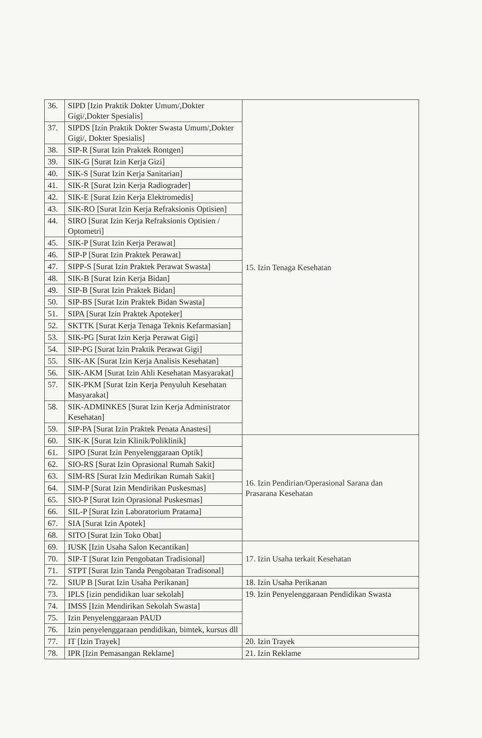| 36. | SIPD [Izin Praktik Dokter Umum/,Dokter Gigi/,Dokter Spesialis] | 15. Izin Tenaga Kesehatan |
| 37. | SIPDS [Izin Praktik Dokter Swasta Umum/,Dokter Gigi/, Dokter Spesialis] | |
| 38. | SIP-R [Surat Izin Praktek Rontgen] | |
| 39. | SIK-G [Surat Izin Kerja Gizi] | |
| 40. | SIK-S [Surat Izin Kerja Sanitarian] | |
| 41. | SIK-R [Surat Izin Kerja Radiograder] | |
| 42. | SIK-E [Surat Izin Kerja Elektromedis] | |
| 43. | SIK-RO [Surat Izin Kerja Refraksionis Optisien] | |
| 44. | SIRO [Surat Izin Kerja Refraksionis Optisien / Optometri] | |
| 45. | SIK-P [Surat Izin Kerja Perawat] | |
| 46. | SIP-P [Surat Izin Praktek Perawat] | |
| 47. | SIPP-S [Surat Izin Praktek Perawat Swasta] | |
| 48. | SIK-B [Surat Izin Kerja Bidan] | |
| 49. | SIP-B [Surat Izin Praktek Bidan] | |
| 50. | SIP-BS [Surat Izin Praktek Bidan Swasta] | |
| 51. | SIPA [Surat Izin Praktek Apoteker] | |
| 52. | SKTTK [Surat Kerja Tenaga Teknis Kefarmasian] | |
| 53. | SIK-PG [Surat Izin Kerja Perawat Gigi] | |
| 54. | SIP-PG [Surat Izin Praktik Perawat Gigi] | |
| 55. | SIK-AK [Surat Izin Kerja Analisis Kesehatan] | |
| 56. | SIK-AKM [Surat Izin Ahli Kesehatan Masyarakat] | |
| 57. | SIK-PKM [Surat Izin Kerja Penyuluh Kesehatan Masyarakat] | |
| 58. | SIK-ADMINKES [Surat Izin Kerja Administrator Kesehatan] | |
| 59. | SIP-PA [Surat Izin Praktek Penata Anastesi] | |
| 60. | SIK-K [Surat Izin Klinik/Poliklinik] | 16. Izin Pendirian/Operasional Sarana dan Prasarana Kesehatan |
| 61. | SIPO [Surat Izin Penyelenggaraan Optik] | |
| 62. | SIO-RS [Surat Izin Oprasional Rumah Sakit] | |
| 63. | SIM-RS [Surat Izin Medirikan Rumah Sakit] | |
| 64. | SIM-P [Surat Izin Mendirikan Puskesmas] | |
| 65. | SIO-P [Surat Izin Oprasional Puskesmas] | |
| 66. | SIL-P [Surat Izin Laboratorium Pratama] | |
| 67. | SIA [Surat Izin Apotek] | |
| 68. | SITO [Surat Izin Toko Obat] | |
| 69. | IUSK [Izin Usaha Salon Kecantikan] | 17. Izin Usaha terkait Kesehatan |
| 70. | SIP-T [Surat Izin Pengobatan Tradisional] | |
| 71. | STPT [Surat Izin Tanda Pengobatan Tradisonal] | |
| 72. | SIUP B [Surat Izin Usaha Perikanan] | 18. Izin Usaha Perikanan |
| 73. | IPLS [izin pendidikan luar sekolah] | 19. Izin Penyelenggaraan Pendidikan Swasta |
| 74. | IMSS [Izin Mendirikan Sekolah Swasta] | |
| 75. | Izin Penyelenggaraan PAUD | |
| 76. | Izin penyelenggaraan pendidikan, bimtek, kursus dll | |
| 77. | IT [Izin Trayek] | 20. Izin Trayek |
| 78. | IPR [Izin Pemasangan Reklame] | 21. Izin Reklame |